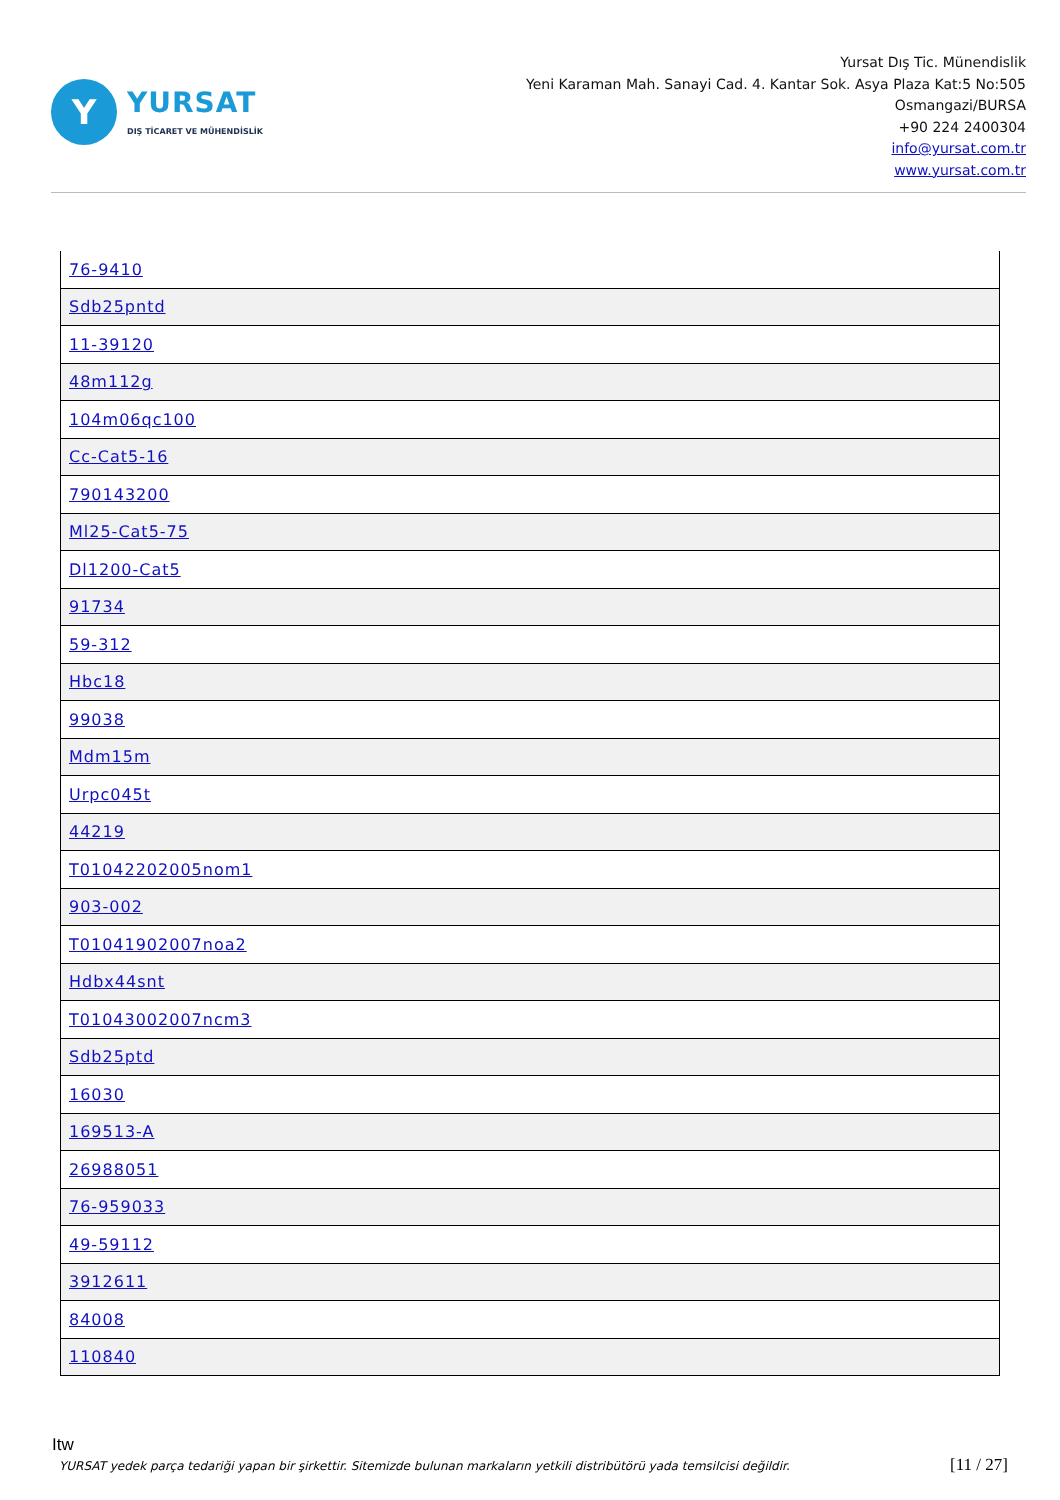Y
YURSAT
DIŞ TİCARET VE MÜHENDİSLİK
Yursat Dış Tic. Münendislik
Yeni Karaman Mah. Sanayi Cad. 4. Kantar Sok. Asya Plaza Kat:5 No:505
Osmangazi/BURSA
+90 224 2400304
info@yursat.com.tr
www.yursat.com.tr
| 76-9410 |
| Sdb25pntd |
| 11-39120 |
| 48m112g |
| 104m06qc100 |
| Cc-Cat5-16 |
| 790143200 |
| Ml25-Cat5-75 |
| Dl1200-Cat5 |
| 91734 |
| 59-312 |
| Hbc18 |
| 99038 |
| Mdm15m |
| Urpc045t |
| 44219 |
| T01042202005nom1 |
| 903-002 |
| T01041902007noa2 |
| Hdbx44snt |
| T01043002007ncm3 |
| Sdb25ptd |
| 16030 |
| 169513-A |
| 26988051 |
| 76-959033 |
| 49-59112 |
| 3912611 |
| 84008 |
| 110840 |
Itw
YURSAT yedek parça tedariği yapan bir şirkettir. Sitemizde bulunan markaların yetkili distribütörü yada temsilcisi değildir. [11 / 27]